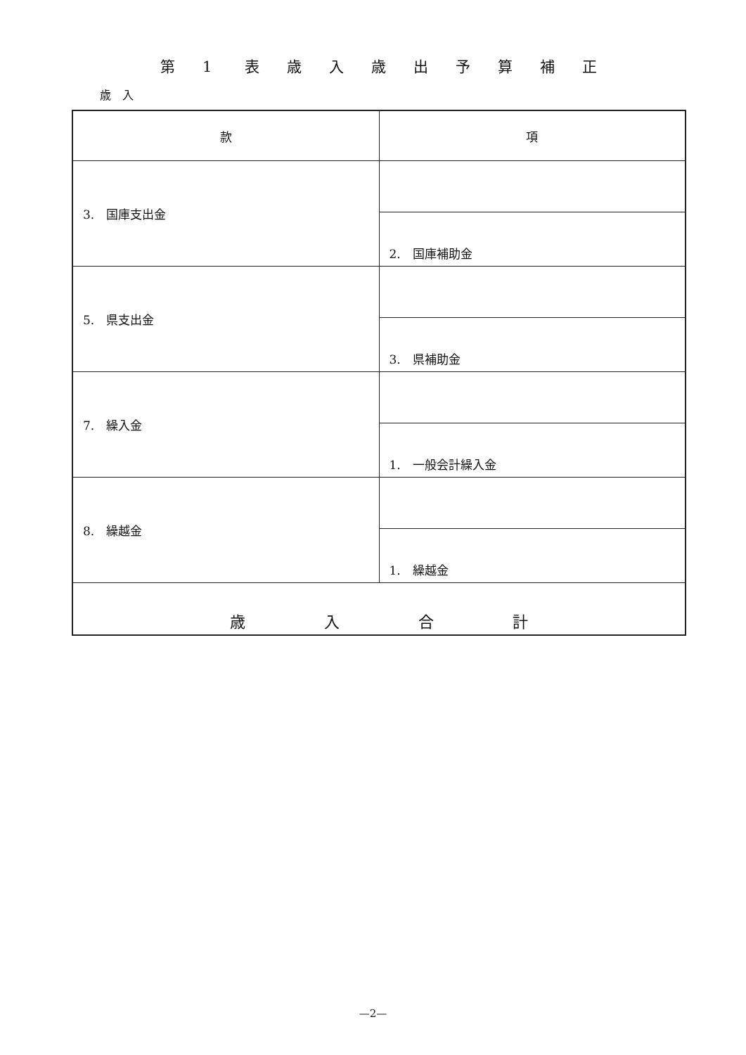第 1 表歳入歳出予算補正
歳　入
| 款 | 項 |
| --- | --- |
| 3. 国庫支出金 | |
| | 2. 国庫補助金 |
| 5. 県支出金 | |
| | 3. 県補助金 |
| 7. 繰入金 | |
| | 1. 一般会計繰入金 |
| 8. 繰越金 | |
| | 1. 繰越金 |
| 歳 入 合 計 | |
—2—